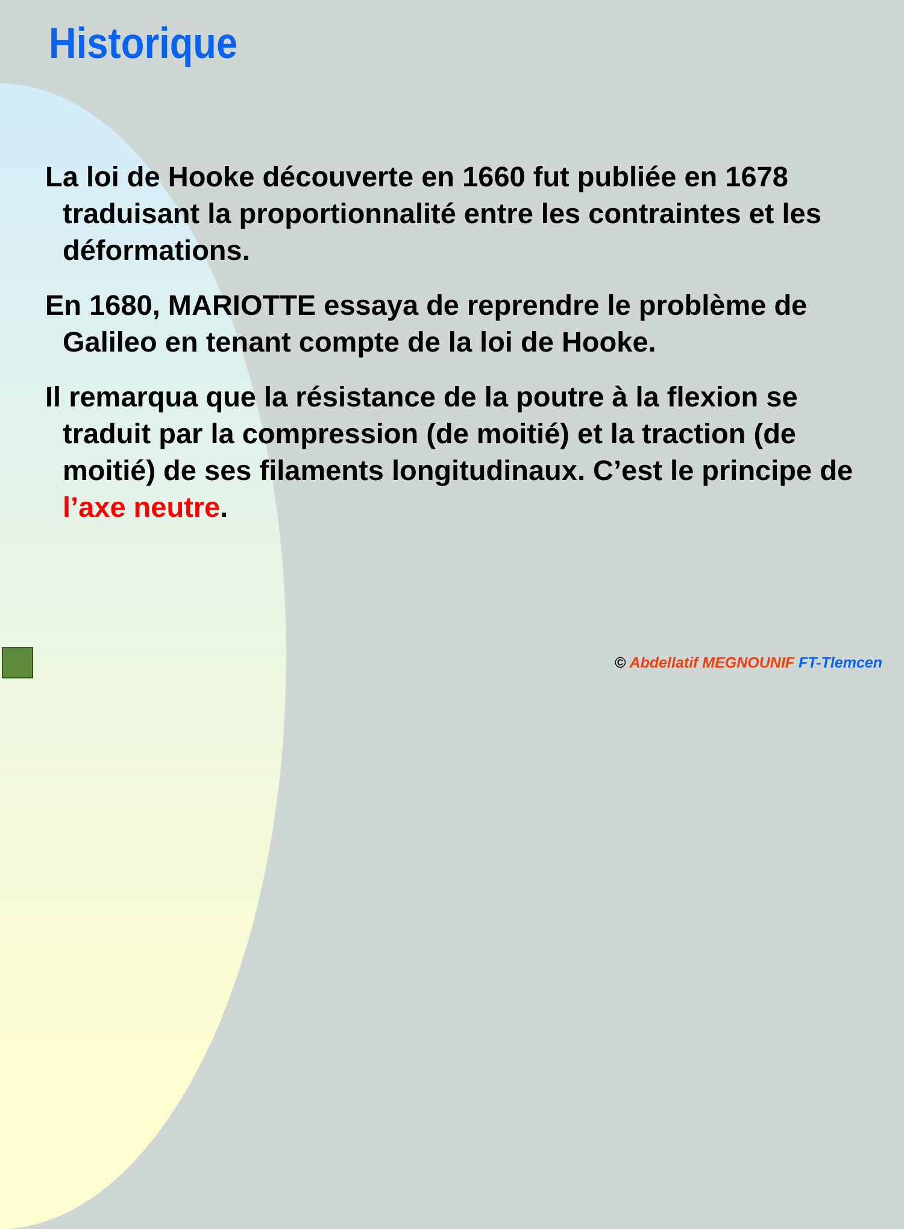Historique
La loi de Hooke découverte en 1660 fut publiée en 1678 traduisant la proportionnalité entre les contraintes et les déformations.
En 1680, MARIOTTE essaya de reprendre le problème de Galileo en tenant compte de la loi de Hooke.
Il remarqua que la résistance de la poutre à la flexion se traduit par la compression (de moitié) et la traction (de moitié) de ses filaments longitudinaux. C’est le principe de l’axe neutre.
© Abdellatif MEGNOUNIF FT-Tlemcen